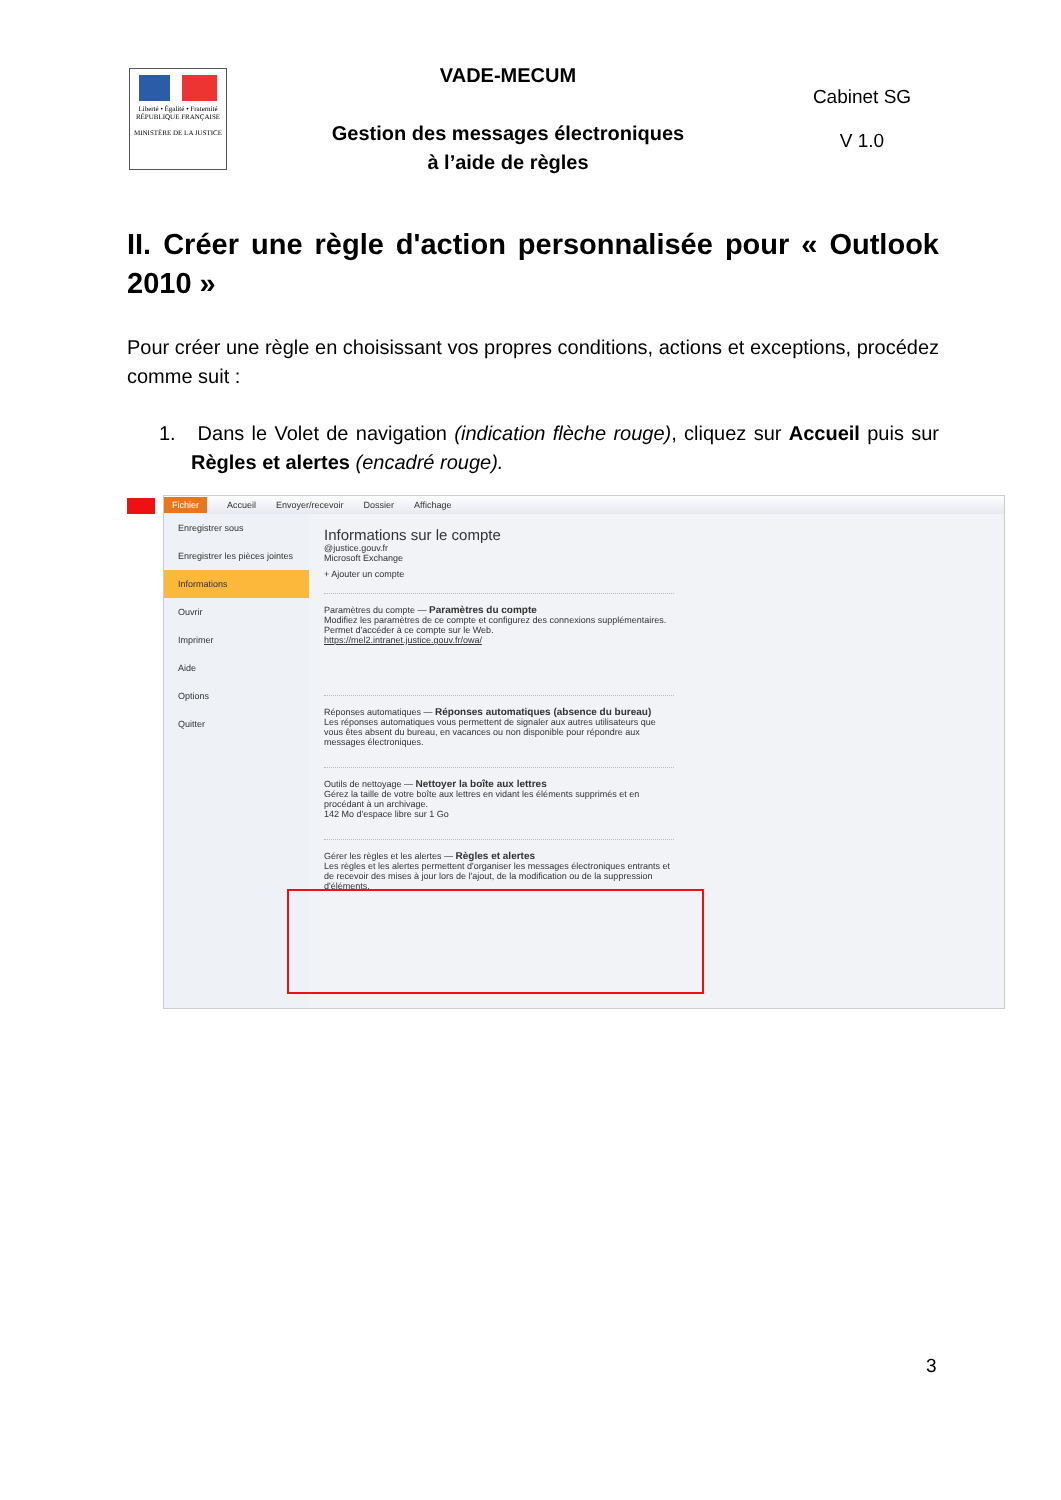| Liberté • Égalité • Fraternité RÉPUBLIQUE FRANÇAISE MINISTÈRE DE LA JUSTICE | VADE-MECUM Gestion des messages électroniques à l’aide de règles | Cabinet SG V 1.0 |
II. Créer une règle d'action personnalisée pour « Outlook 2010 »
Pour créer une règle en choisissant vos propres conditions, actions et exceptions, procédez comme suit :
1. Dans le Volet de navigation (indication flèche rouge), cliquez sur Accueil puis sur Règles et alertes (encadré rouge).
Fichier Accueil Envoyer/recevoir Dossier Affichage
Enregistrer sous
Enregistrer les pièces jointes
Informations
Ouvrir
Imprimer
Aide
Options
Quitter
Informations sur le compte
@justice.gouv.fr
Microsoft Exchange
+ Ajouter un compte
Paramètres du compte — Paramètres du compte
Modifiez les paramètres de ce compte et configurez des connexions supplémentaires.
Permet d'accéder à ce compte sur le Web.
https://mel2.intranet.justice.gouv.fr/owa/
Réponses automatiques — Réponses automatiques (absence du bureau)
Les réponses automatiques vous permettent de signaler aux autres utilisateurs que vous êtes absent du bureau, en vacances ou non disponible pour répondre aux messages électroniques.
Outils de nettoyage — Nettoyer la boîte aux lettres
Gérez la taille de votre boîte aux lettres en vidant les éléments supprimés et en procédant à un archivage.
142 Mo d'espace libre sur 1 Go
Gérer les règles et les alertes — Règles et alertes
Les règles et les alertes permettent d'organiser les messages électroniques entrants et de recevoir des mises à jour lors de l'ajout, de la modification ou de la suppression d'éléments.
3